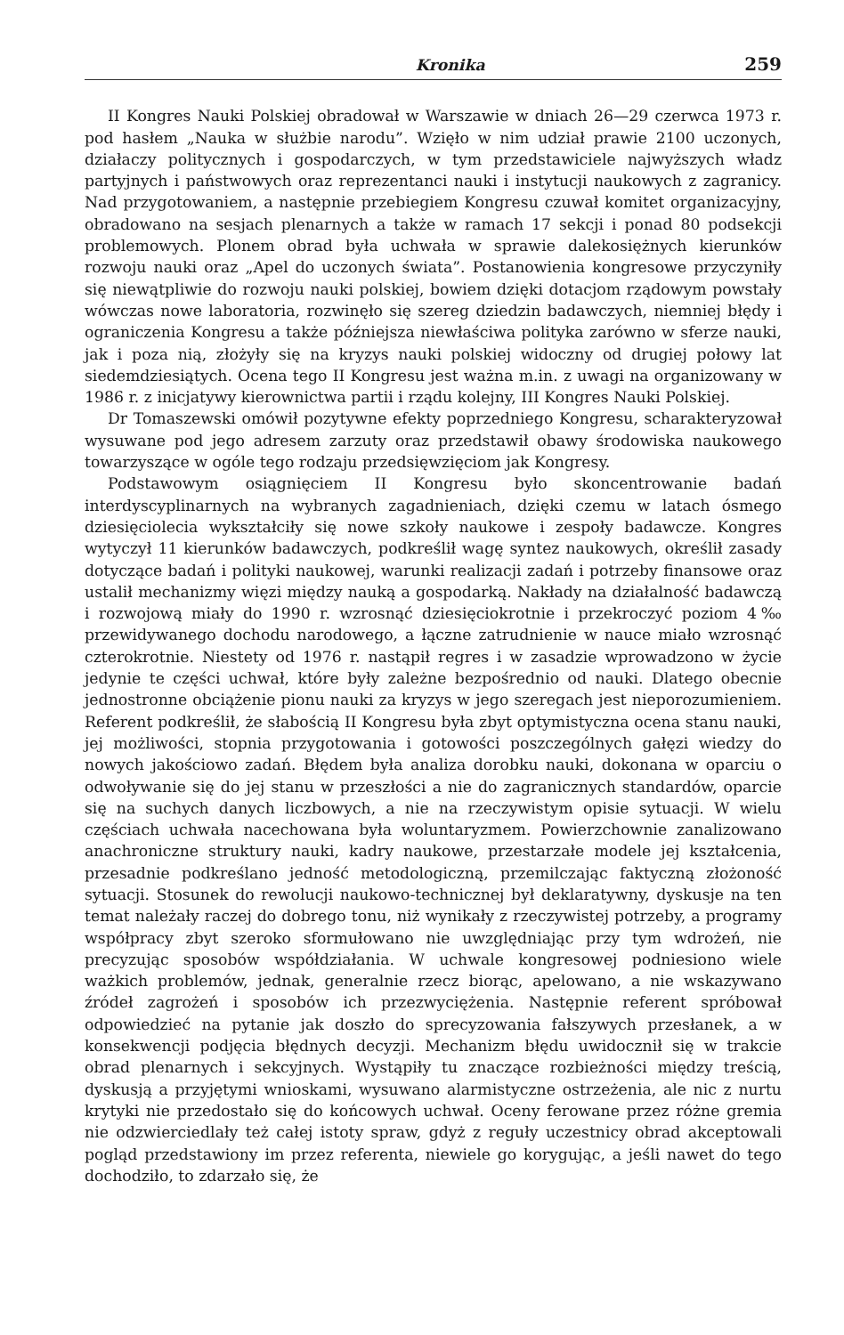Kronika 259
II Kongres Nauki Polskiej obradował w Warszawie w dniach 26—29 czerwca 1973 r. pod hasłem „Nauka w służbie narodu”. Wzięło w nim udział prawie 2100 uczonych, działaczy politycznych i gospodarczych, w tym przedstawiciele najwyższych władz partyjnych i państwowych oraz reprezentanci nauki i instytucji naukowych z zagranicy. Nad przygotowaniem, a następnie przebiegiem Kongresu czuwał komitet organizacyjny, obradowano na sesjach plenarnych a także w ramach 17 sekcji i ponad 80 podsekcji problemowych. Plonem obrad była uchwała w sprawie dalekosiężnych kierunków rozwoju nauki oraz „Apel do uczonych świata”. Postanowienia kongresowe przyczyniły się niewątpliwie do rozwoju nauki polskiej, bowiem dzięki dotacjom rządowym powstały wówczas nowe laboratoria, rozwinęło się szereg dziedzin badawczych, niemniej błędy i ograniczenia Kongresu a także późniejsza niewłaściwa polityka zarówno w sferze nauki, jak i poza nią, złożyły się na kryzys nauki polskiej widoczny od drugiej połowy lat siedemdziesiątych. Ocena tego II Kongresu jest ważna m.in. z uwagi na organizowany w 1986 r. z inicjatywy kierownictwa partii i rządu kolejny, III Kongres Nauki Polskiej.
Dr Tomaszewski omówił pozytywne efekty poprzedniego Kongresu, scharakteryzował wysuwane pod jego adresem zarzuty oraz przedstawił obawy środowiska naukowego towarzyszące w ogóle tego rodzaju przedsięwzięciom jak Kongresy.
Podstawowym osiągnięciem II Kongresu było skoncentrowanie badań interdyscyplinarnych na wybranych zagadnieniach, dzięki czemu w latach ósmego dziesięciolecia wykształciły się nowe szkoły naukowe i zespoły badawcze. Kongres wytyczył 11 kierunków badawczych, podkreślił wagę syntez naukowych, określił zasady dotyczące badań i polityki naukowej, warunki realizacji zadań i potrzeby finansowe oraz ustalił mechanizmy więzi między nauką a gospodarką. Nakłady na działalność badawczą i rozwojową miały do 1990 r. wzrosnąć dziesięciokrotnie i przekroczyć poziom 4‰ przewidywanego dochodu narodowego, a łączne zatrudnienie w nauce miało wzrosnąć czterokrotnie. Niestety od 1976 r. nastąpił regres i w zasadzie wprowadzono w życie jedynie te części uchwał, które były zależne bezpośrednio od nauki. Dlatego obecnie jednostronne obciążenie pionu nauki za kryzys w jego szeregach jest nieporozumieniem. Referent podkreślił, że słabością II Kongresu była zbyt optymistyczna ocena stanu nauki, jej możliwości, stopnia przygotowania i gotowości poszczególnych gałęzi wiedzy do nowych jakościowo zadań. Błędem była analiza dorobku nauki, dokonana w oparciu o odwoływanie się do jej stanu w przeszłości a nie do zagranicznych standardów, oparcie się na suchych danych liczbowych, a nie na rzeczywistym opisie sytuacji. W wielu częściach uchwała nacechowana była woluntaryzmem. Powierzchownie zanalizowano anachroniczne struktury nauki, kadry naukowe, przestarzałe modele jej kształcenia, przesadnie podkreślano jedność metodologiczną, przemilczając faktyczną złożoność sytuacji. Stosunek do rewolucji naukowo-technicznej był deklaratywny, dyskusje na ten temat należały raczej do dobrego tonu, niż wynikały z rzeczywistej potrzeby, a programy współpracy zbyt szeroko sformułowano nie uwzględniając przy tym wdrożeń, nie precyzując sposobów współdziałania. W uchwale kongresowej podniesiono wiele ważkich problemów, jednak, generalnie rzecz biorąc, apelowano, a nie wskazywano źródeł zagrożeń i sposobów ich przezwyciężenia. Następnie referent spróbował odpowiedzieć na pytanie jak doszło do sprecyzowania fałszywych przesłanek, a w konsekwencji podjęcia błędnych decyzji. Mechanizm błędu uwidocznił się w trakcie obrad plenarnych i sekcyjnych. Wystąpiły tu znaczące rozbieżności między treścią, dyskusją a przyjętymi wnioskami, wysuwano alarmistyczne ostrzeżenia, ale nic z nurtu krytyki nie przedostało się do końcowych uchwał. Oceny ferowane przez różne gremia nie odzwierciedlały też całej istoty spraw, gdyż z reguły uczestnicy obrad akceptowali pogląd przedstawiony im przez referenta, niewiele go korygując, a jeśli nawet do tego dochodziło, to zdarzało się, że